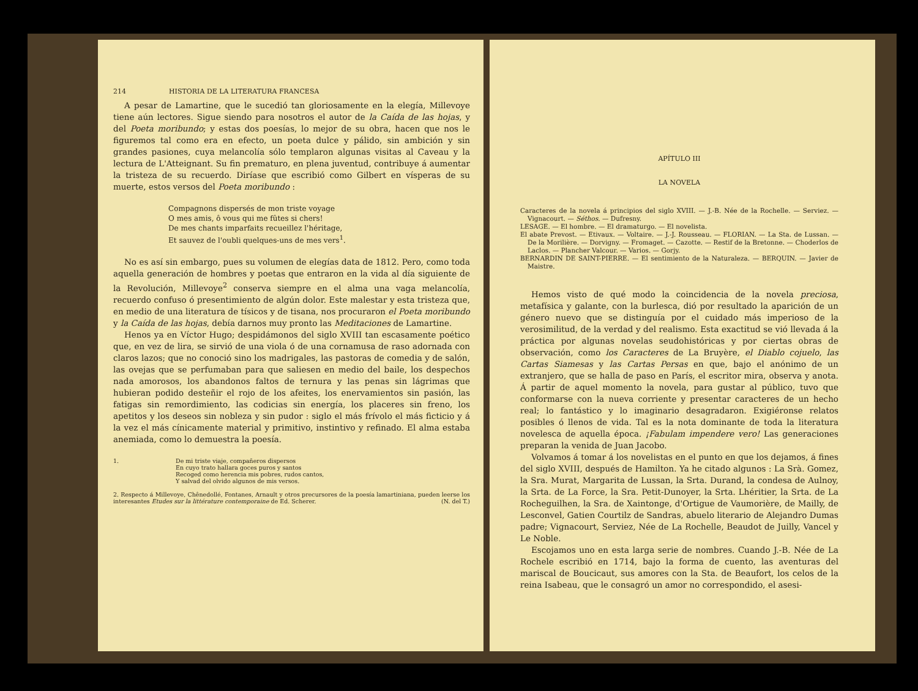214 HISTORIA DE LA LITERATURA FRANCESA
A pesar de Lamartine, que le sucedió tan gloriosamente en la elegía, Millevoye tiene aún lectores. Sigue siendo para nosotros el autor de la Caída de las hojas, y del Poeta moribundo; y estas dos poesías, lo mejor de su obra, hacen que nos le figuremos tal como era en efecto, un poeta dulce y pálido, sin ambición y sin grandes pasiones, cuya melancolía sólo templaron algunas visitas al Caveau y la lectura de L'Atteignant. Su fin prematuro, en plena juventud, contribuye á aumentar la tristeza de su recuerdo. Diríase que escribió como Gilbert en vísperas de su muerte, estos versos del Poeta moribundo :
Compagnons dispersés de mon triste voyage
O mes amis, ô vous qui me fûtes si chers!
De mes chants imparfaits recueillez l'héritage,
Et sauvez de l'oubli quelques-uns de mes vers<sup>1</sup>.
No es así sin embargo, pues su volumen de elegías data de 1812. Pero, como toda aquella generación de hombres y poetas que entraron en la vida al día siguiente de la Revolución, Millevoye<sup>2</sup> conserva siempre en el alma una vaga melancolía, recuerdo confuso ó presentimiento de algún dolor. Este malestar y esta tristeza que, en medio de una literatura de tísicos y de tisana, nos procuraron el Poeta moribundo y la Caída de las hojas, debía darnos muy pronto las Meditaciones de Lamartine.
Henos ya en Víctor Hugo; despidámonos del siglo XVIII tan escasamente poético que, en vez de lira, se sirvió de una viola ó de una cornamusa de raso adornada con claros lazos; que no conoció sino los madrigales, las pastoras de comedia y de salón, las ovejas que se perfumaban para que saliesen en medio del baile, los despechos nada amorosos, los abandonos faltos de ternura y las penas sin lágrimas que hubieran podido desteñir el rojo de los afeites, los enervamientos sin pasión, las fatigas sin remordimiento, las codicias sin energía, los placeres sin freno, los apetitos y los deseos sin nobleza y sin pudor : siglo el más frívolo el más ficticio y á la vez el más cínicamente material y primitivo, instintivo y refinado. El alma estaba anemiada, como lo demuestra la poesía.
1. De mi triste viaje, compañeros dispersos
En cuyo trato hallara goces puros y santos
Recoged como herencia mis pobres, rudos cantos,
Y salvad del olvido algunos de mis versos.
2. Respecto á Millevoye, Chênedollé, Fontanes, Arnault y otros precursores de la poesía lamartiniana, pueden leerse los interesantes Etudes sur la littérature contemporaine de Ed. Scherer. (N. del T.)
APÍTULO III
LA NOVELA
Caracteres de la novela á principios del siglo XVIII. — J.-B. Née de la Rochelle. — Serviez. — Vignacourt. — Séthos. — Dufresny.
LESAGE. — El hombre. — El dramaturgo. — El novelista.
El abate Prevost. — Etivaux. — Voltaire. — J.-J. Rousseau. — FLORIAN. — La Sta. de Lussan. — De la Morilière. — Dorvigny. — Fromaget. — Cazotte. — Restif de la Bretonne. — Choderlos de Laclos. — Plancher Valcour. — Varios. — Gorjy.
BERNARDIN DE SAINT-PIERRE. — El sentimiento de la Naturaleza. — BERQUIN. — Javier de Maistre.
Hemos visto de qué modo la coincidencia de la novela preciosa, metafísica y galante, con la burlesca, dió por resultado la aparición de un género nuevo que se distinguía por el cuidado más imperioso de la verosimilitud, de la verdad y del realismo. Esta exactitud se vió llevada á la práctica por algunas novelas seudohistóricas y por ciertas obras de observación, como los Caracteres de La Bruyère, el Diablo cojuelo, las Cartas Siamesas y las Cartas Persas en que, bajo el anónimo de un extranjero, que se halla de paso en París, el escritor mira, observa y anota. Á partir de aquel momento la novela, para gustar al público, tuvo que conformarse con la nueva corriente y presentar caracteres de un hecho real; lo fantástico y lo imaginario desagradaron. Exigiéronse relatos posibles ó llenos de vida. Tal es la nota dominante de toda la literatura novelesca de aquella época. ¡Fabulam impendere vero! Las generaciones preparan la venida de Juan Jacobo.
Volvamos á tomar á los novelistas en el punto en que los dejamos, á fines del siglo XVIII, después de Hamilton. Ya he citado algunos : La Srà. Gomez, la Sra. Murat, Margarita de Lussan, la Srta. Durand, la condesa de Aulnoy, la Srta. de La Force, la Sra. Petit-Dunoyer, la Srta. Lhéritier, la Srta. de La Rocheguilhen, la Sra. de Xaintonge, d'Ortigue de Vaumorière, de Mailly, de Lesconvel, Gatien Courtilz de Sandras, abuelo literario de Alejandro Dumas padre; Vignacourt, Serviez, Née de La Rochelle, Beaudot de Juilly, Vancel y Le Noble.
Escojamos uno en esta larga serie de nombres. Cuando J.-B. Née de La Rochele escribió en 1714, bajo la forma de cuento, las aventuras del mariscal de Boucicaut, sus amores con la Sta. de Beaufort, los celos de la reina Isabeau, que le consagró un amor no correspondido, el asesi-